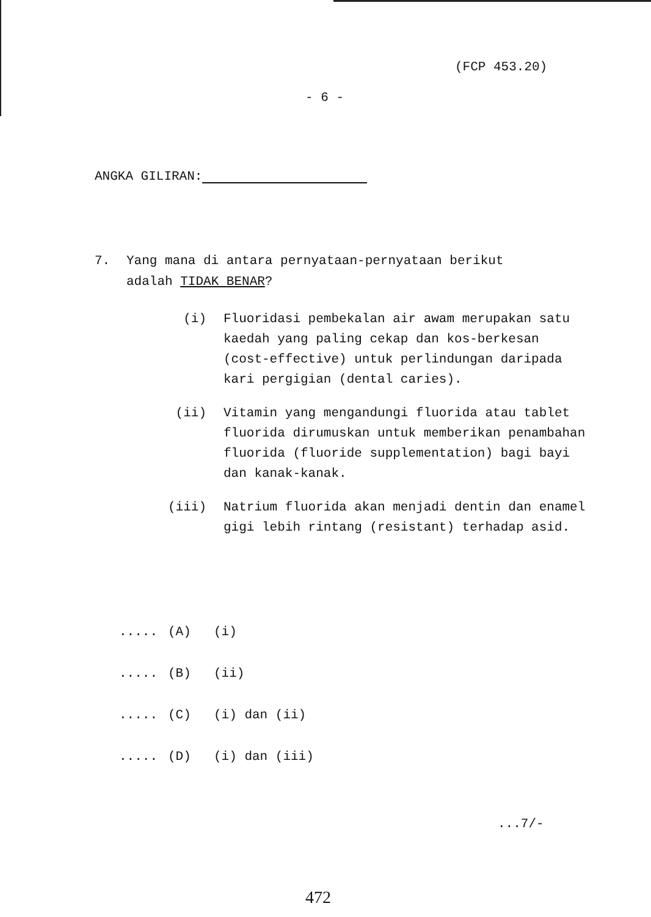(FCP 453.20)
- 6 -
ANGKA GILIRAN:
7. Yang mana di antara pernyataan-pernyataan berikut
adalah TIDAK BENAR?
(i) Fluoridasi pembekalan air awam merupakan satu kaedah yang paling cekap dan kos-berkesan (cost-effective) untuk perlindungan daripada kari pergigian (dental caries).
(ii) Vitamin yang mengandungi fluorida atau tablet fluorida dirumuskan untuk memberikan penambahan fluorida (fluoride supplementation) bagi bayi dan kanak-kanak.
(iii) Natrium fluorida akan menjadi dentin dan enamel gigi lebih rintang (resistant) terhadap asid.
..... (A) (i)
..... (B) (ii)
..... (C) (i) dan (ii)
..... (D) (i) dan (iii)
...7/-
472